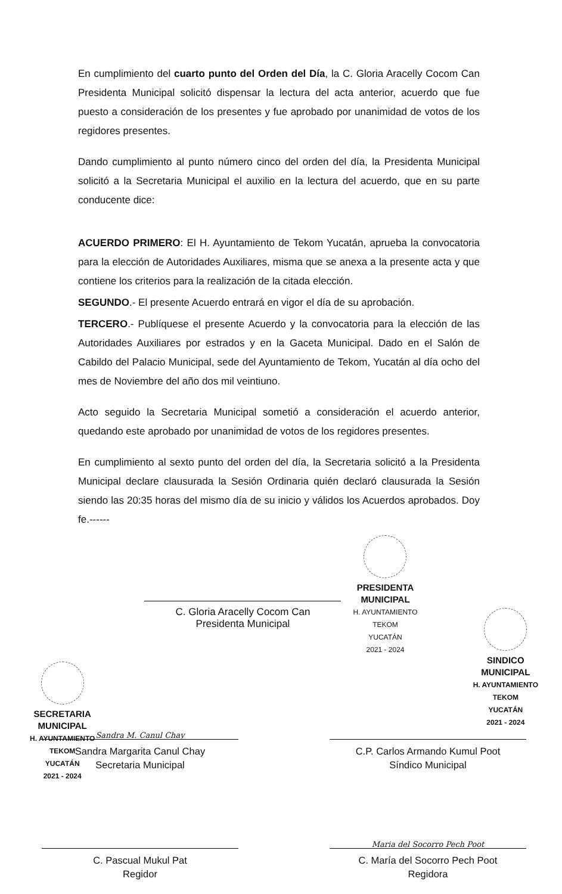En cumplimiento del cuarto punto del Orden del Día, la C. Gloria Aracelly Cocom Can Presidenta Municipal solicitó dispensar la lectura del acta anterior, acuerdo que fue puesto a consideración de los presentes y fue aprobado por unanimidad de votos de los regidores presentes.
Dando cumplimiento al punto número cinco del orden del día, la Presidenta Municipal solicitó a la Secretaria Municipal el auxilio en la lectura del acuerdo, que en su parte conducente dice:
ACUERDO PRIMERO: El H. Ayuntamiento de Tekom Yucatán, aprueba la convocatoria para la elección de Autoridades Auxiliares, misma que se anexa a la presente acta y que contiene los criterios para la realización de la citada elección.
SEGUNDO.- El presente Acuerdo entrará en vigor el día de su aprobación.
TERCERO.- Publíquese el presente Acuerdo y la convocatoria para la elección de las Autoridades Auxiliares por estrados y en la Gaceta Municipal. Dado en el Salón de Cabildo del Palacio Municipal, sede del Ayuntamiento de Tekom, Yucatán al día ocho del mes de Noviembre del año dos mil veintiuno.
Acto seguido la Secretaria Municipal sometió a consideración el acuerdo anterior, quedando este aprobado por unanimidad de votos de los regidores presentes.
En cumplimiento al sexto punto del orden del día, la Secretaria solicitó a la Presidenta Municipal declare clausurada la Sesión Ordinaria quién declaró clausurada la Sesión siendo las 20:35 horas del mismo día de su inicio y válidos los Acuerdos aprobados. Doy fe.------
C. Gloria Aracelly Cocom Can
Presidenta Municipal
PRESIDENTA
MUNICIPAL
H. AYUNTAMIENTO
TEKOM
YUCATÁN
2021 - 2024
SECRETARIA
MUNICIPAL
H. AYUNTAMIENTO
TEKOM
YUCATÁN
2021 - 2024
SINDICO
MUNICIPAL
H. AYUNTAMIENTO
TEKOM
YUCATÁN
2021 - 2024
Sandra M. Canul Chay
Sandra Margarita Canul Chay
Secretaria Municipal
C.P. Carlos Armando Kumul Poot
Síndico Municipal
C. Pascual Mukul Pat
Regidor
Maria del Socorro Pech Poot
C. María del Socorro Pech Poot
Regidora